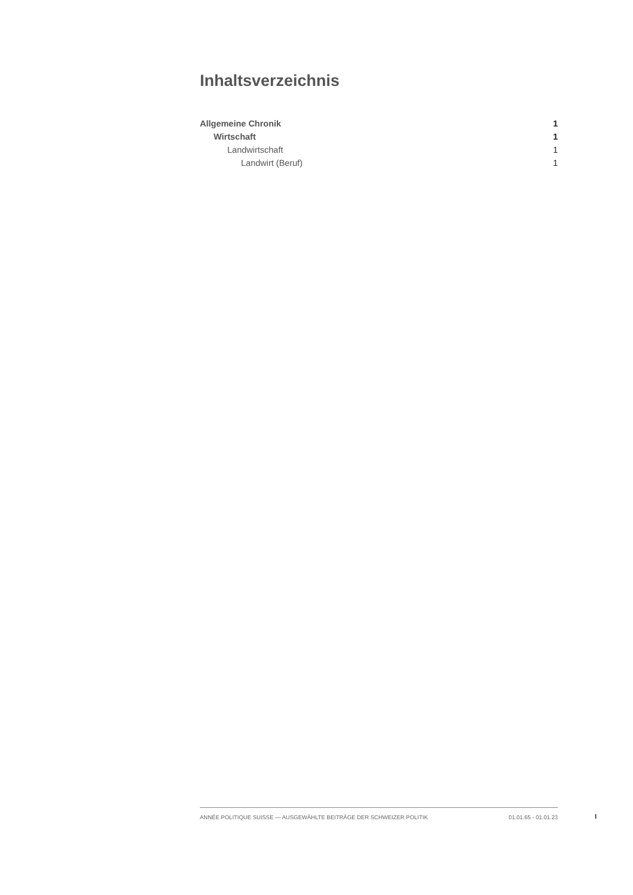Inhaltsverzeichnis
Allgemeine Chronik 1
Wirtschaft 1
Landwirtschaft 1
Landwirt (Beruf) 1
ANNÉE POLITIQUE SUISSE — AUSGEWÄHLTE BEITRÄGE DER SCHWEIZER POLITIK 01.01.65 - 01.01.23
I